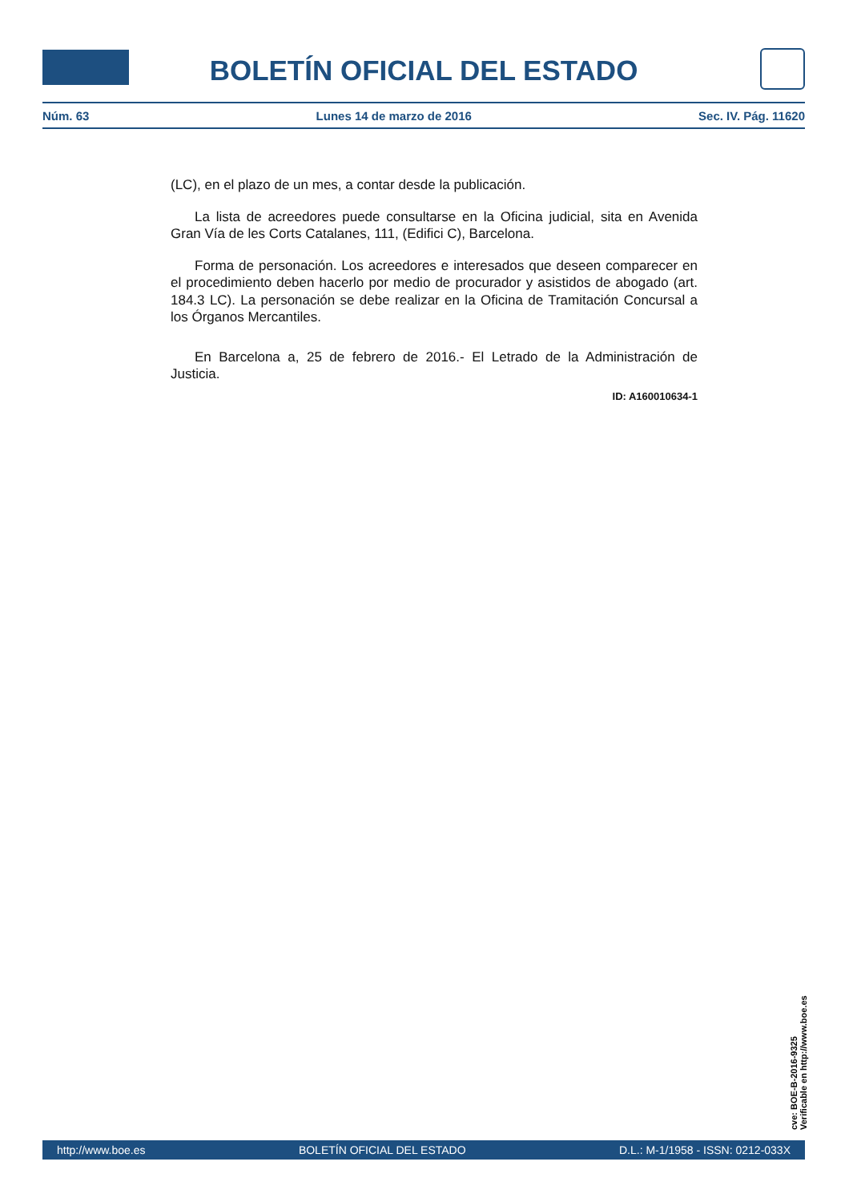BOLETÍN OFICIAL DEL ESTADO
Núm. 63 Lunes 14 de marzo de 2016 Sec. IV. Pág. 11620
(LC), en el plazo de un mes, a contar desde la publicación.
La lista de acreedores puede consultarse en la Oficina judicial, sita en Avenida Gran Vía de les Corts Catalanes, 111, (Edifici C), Barcelona.
Forma de personación. Los acreedores e interesados que deseen comparecer en el procedimiento deben hacerlo por medio de procurador y asistidos de abogado (art. 184.3 LC). La personación se debe realizar en la Oficina de Tramitación Concursal a los Órganos Mercantiles.
En Barcelona a, 25 de febrero de 2016.- El Letrado de la Administración de Justicia.
ID: A160010634-1
cve: BOE-B-2016-9325
Verificable en http://www.boe.es
http://www.boe.es BOLETÍN OFICIAL DEL ESTADO D.L.: M-1/1958 - ISSN: 0212-033X